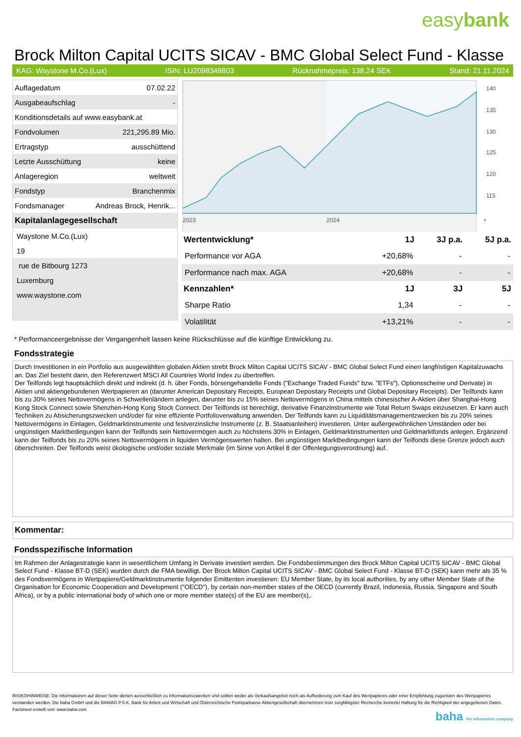easybank
Brock Milton Capital UCITS SICAV - BMC Global Select Fund - Klasse
KAG: Waystone M.Co.(Lux) ISIN: LU2098348803 Rücknahmepreis: 138,24 SEK Stand: 21.11.2024
| Auflagedatum | 07.02.22 |
| Ausgabeaufschlag | - |
| Konditionsdetails auf www.easybank.at | |
| Fondvolumen | 221,295.89 Mio. |
| Ertragstyp | ausschüttend |
| Letzte Ausschüttung | keine |
| Anlageregion | weltweit |
| Fondstyp | Branchenmix |
| Fondsmanager | Andreas Brock, Henrik... |
| Kapitalanlagegesellschaft | |
| Waystone M.Co.(Lux) | |
| 19 | |
| rue de Bitbourg 1273 | |
| Luxemburg | |
| www.waystone.com | |
140
135
130
125
120
115
2023
2024
*
| Wertentwicklung* | 1J | 3J p.a. | 5J p.a. |
| --- | --- | --- | --- |
| Performance vor AGA | +20,68% | - | - |
| Performance nach max. AGA | +20,68% | - | - |
| Kennzahlen* | 1J | 3J | 5J |
| Sharpe Ratio | 1,34 | - | - |
| Volatilität | +13,21% | - | - |
* Performanceergebnisse der Vergangenheit lassen keine Rückschlüsse auf die künftige Entwicklung zu.
Fondsstrategie
Durch Investitionen in ein Portfolio aus ausgewählten globalen Aktien strebt Brock Milton Capital UCITS SICAV - BMC Global Select Fund einen langfristigen Kapitalzuwachs an. Das Ziel besteht darin, den Referenzwert MSCI All Countries World Index zu übertreffen.
Der Teilfonds legt hauptsächlich direkt und indirekt (d. h. über Fonds, börsengehandelte Fonds ("Exchange Traded Funds" bzw. "ETFs"), Optionsscheine und Derivate) in Aktien und aktiengebundenen Wertpapieren an (darunter American Depositary Receipts, European Depositary Receipts und Global Depositary Receipts). Der Teilfonds kann bis zu 30% seines Nettovermögens in Schwellenländern anlegen, darunter bis zu 15% seines Nettovermögens in China mittels chinesischer A-Aktien über Shanghai-Hong Kong Stock Connect sowie Shenzhen-Hong Kong Stock Connect. Der Teilfonds ist berechtigt, derivative Finanzinstrumente wie Total Return Swaps einzusetzen. Er kann auch Techniken zu Absicherungszwecken und/oder für eine effiziente Portfolioverwaltung anwenden. Der Teilfonds kann zu Liquiditätsmanagementzwecken bis zu 20% seines Nettovermögens in Einlagen, Geldmarktinstrumente und festverzinsliche Instrumente (z. B. Staatsanleihen) investieren. Unter außergewöhnlichen Umständen oder bei ungünstigen Marktbedingungen kann der Teilfonds sein Nettovermögen auch zu höchstens 30% in Einlagen, Geldmarktinstrumenten und Geldmarktfonds anlegen. Ergänzend kann der Teilfonds bis zu 20% seines Nettovermögens in liquiden Vermögenswerten halten. Bei ungünstigen Marktbedingungen kann der Teilfonds diese Grenze jedoch auch überschreiten. Der Teilfonds weist ökologische und/oder soziale Merkmale (im Sinne von Artikel 8 der Offenlegungsverordnung) auf.
Kommentar:
Fondsspezifische Information
Im Rahmen der Anlagestrategie kann in wesentlichem Umfang in Derivate investiert werden. Die Fondsbestimmungen des Brock Milton Capital UCITS SICAV - BMC Global Select Fund - Klasse BT-D (SEK) wurden durch die FMA bewilligt. Der Brock Milton Capital UCITS SICAV - BMC Global Select Fund - Klasse BT-D (SEK) kann mehr als 35 % des Fondsvermögens in Wertpapiere/Geldmarktinstrumente folgender Emittenten investieren: EU Member State, by its local authorities, by any other Member State of the Organisation for Economic Cooperation and Development ("OECD"), by certain non-member states of the OECD (currently Brazil, Indonesia, Russia, Singapore and South Africa), or by a public international body of which one or more member state(s) of the EU are member(s),.
RISIKOHINWEISE: Die Informationen auf dieser Seite dienen ausschließlich zu Informationszwecken und sollten weder als Verkaufsangebot noch als Aufforderung zum Kauf des Wertpapieres oder einer Empfehlung zugunsten des Wertpapieres verstanden werden. Die baha GmbH und die BAWAG P.S.K. Bank für Arbeit und Wirtschaft und Österreichische Postsparkasse Aktiengesellschaft übernehmen trotz sorgfältigster Recherche keinerlei Haftung für die Richtigkeit der angegebenen Daten.
Factsheet erstellt von: www.baha.com
baha the information company